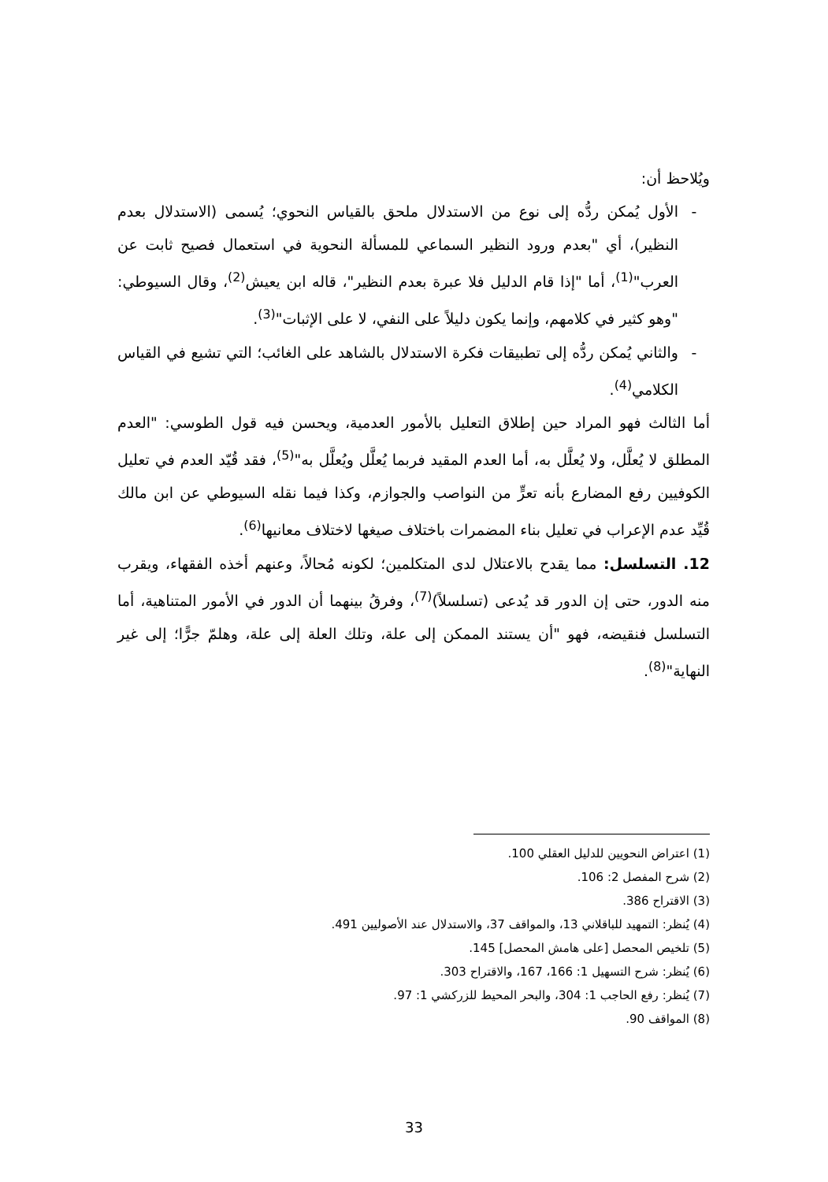ويُلاحظ أن:
- الأول يُمكن ردُّه إلى نوع من الاستدلال ملحق بالقياس النحوي؛ يُسمى (الاستدلال بعدم النظير)، أي "بعدم ورود النظير السماعي للمسألة النحوية في استعمال فصيح ثابت عن العرب"<sup>(1)</sup>، أما "إذا قام الدليل فلا عبرة بعدم النظير"، قاله ابن يعيش<sup>(2)</sup>، وقال السيوطي: "وهو كثير في كلامهم، وإنما يكون دليلاً على النفي، لا على الإثبات"<sup>(3)</sup>.
- والثاني يُمكن ردُّه إلى تطبيقات فكرة الاستدلال بالشاهد على الغائب؛ التي تشيع في القياس الكلامي<sup>(4)</sup>.
أما الثالث فهو المراد حين إطلاق التعليل بالأمور العدمية، ويحسن فيه قول الطوسي: "العدم المطلق لا يُعلَّل، ولا يُعلَّل به، أما العدم المقيد فربما يُعلَّل ويُعلَّل به"<sup>(5)</sup>، فقد قُيّد العدم في تعليل الكوفيين رفع المضارع بأنه تعرٍّ من النواصب والجوازم، وكذا فيما نقله السيوطي عن ابن مالك قُيِّد عدم الإعراب في تعليل بناء المضمرات باختلاف صيغها لاختلاف معانيها<sup>(6)</sup>.
12. التسلسل: مما يقدح بالاعتلال لدى المتكلمين؛ لكونه مُحالاً، وعنهم أخذه الفقهاء، ويقرب منه الدور، حتى إن الدور قد يُدعى (تسلسلاً)<sup>(7)</sup>، وفرقُ بينهما أن الدور في الأمور المتناهية، أما التسلسل فنقيضه، فهو "أن يستند الممكن إلى علة، وتلك العلة إلى علة، وهلمّ جرًّا؛ إلى غير النهاية"<sup>(8)</sup>.
(1) اعتراض النحويين للدليل العقلي 100.
(2) شرح المفصل 2: 106.
(3) الاقتراح 386.
(4) يُنظر: التمهيد للباقلاني 13، والمواقف 37، والاستدلال عند الأصوليين 491.
(5) تلخيص المحصل [على هامش المحصل] 145.
(6) يُنظر: شرح التسهيل 1: 166، 167، والاقتراح 303.
(7) يُنظر: رفع الحاجب 1: 304، والبحر المحيط للزركشي 1: 97.
(8) المواقف 90.
33